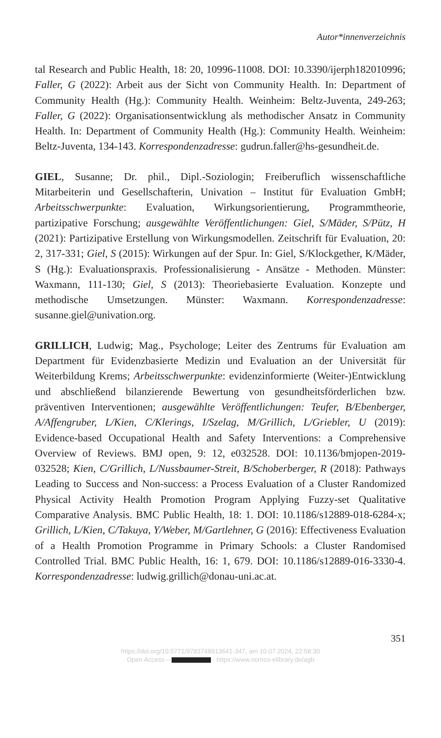Autor*innenverzeichnis
tal Research and Public Health, 18: 20, 10996-11008. DOI: 10.3390/ijerph182010996; Faller, G (2022): Arbeit aus der Sicht von Community Health. In: Department of Community Health (Hg.): Community Health. Weinheim: Beltz-Juventa, 249-263; Faller, G (2022): Organisationsentwicklung als methodischer Ansatz in Community Health. In: Department of Community Health (Hg.): Community Health. Weinheim: Beltz-Juventa, 134-143. Korrespondenzadresse: gudrun.faller@hs-gesundheit.de.
GIEL, Susanne; Dr. phil., Dipl.-Soziologin; Freiberuflich wissenschaftliche Mitarbeiterin und Gesellschafterin, Univation – Institut für Evaluation GmbH; Arbeitsschwerpunkte: Evaluation, Wirkungsorientierung, Programmtheorie, partizipative Forschung; ausgewählte Veröffentlichungen: Giel, S/Mäder, S/Pütz, H (2021): Partizipative Erstellung von Wirkungsmodellen. Zeitschrift für Evaluation, 20: 2, 317-331; Giel, S (2015): Wirkungen auf der Spur. In: Giel, S/Klockgether, K/Mäder, S (Hg.): Evaluationspraxis. Professionalisierung - Ansätze - Methoden. Münster: Waxmann, 111-130; Giel, S (2013): Theoriebasierte Evaluation. Konzepte und methodische Umsetzungen. Münster: Waxmann. Korrespondenzadresse: susanne.giel@univation.org.
GRILLICH, Ludwig; Mag., Psychologe; Leiter des Zentrums für Evaluation am Department für Evidenzbasierte Medizin und Evaluation an der Universität für Weiterbildung Krems; Arbeitsschwerpunkte: evidenzinformierte (Weiter-)Entwicklung und abschließend bilanzierende Bewertung von gesundheitsförderlichen bzw. präventiven Interventionen; ausgewählte Veröffentlichungen: Teufer, B/Ebenberger, A/Affengruber, L/Kien, C/Klerings, I/Szelag, M/Grillich, L/Griebler, U (2019): Evidence-based Occupational Health and Safety Interventions: a Comprehensive Overview of Reviews. BMJ open, 9: 12, e032528. DOI: 10.1136/bmjopen-2019-032528; Kien, C/Grillich, L/Nussbaumer-Streit, B/Schoberberger, R (2018): Pathways Leading to Success and Non-success: a Process Evaluation of a Cluster Randomized Physical Activity Health Promotion Program Applying Fuzzy-set Qualitative Comparative Analysis. BMC Public Health, 18: 1. DOI: 10.1186/s12889-018-6284-x; Grillich, L/Kien, C/Takuya, Y/Weber, M/Gartlehner, G (2016): Effectiveness Evaluation of a Health Promotion Programme in Primary Schools: a Cluster Randomised Controlled Trial. BMC Public Health, 16: 1, 679. DOI: 10.1186/s12889-016-3330-4. Korrespondenzadresse: ludwig.grillich@donau-uni.ac.at.
351
https://doi.org/10.5771/9783748913641-347, am 10.07.2024, 22:58:30
Open Access – - https://www.nomos-elibrary.de/agb